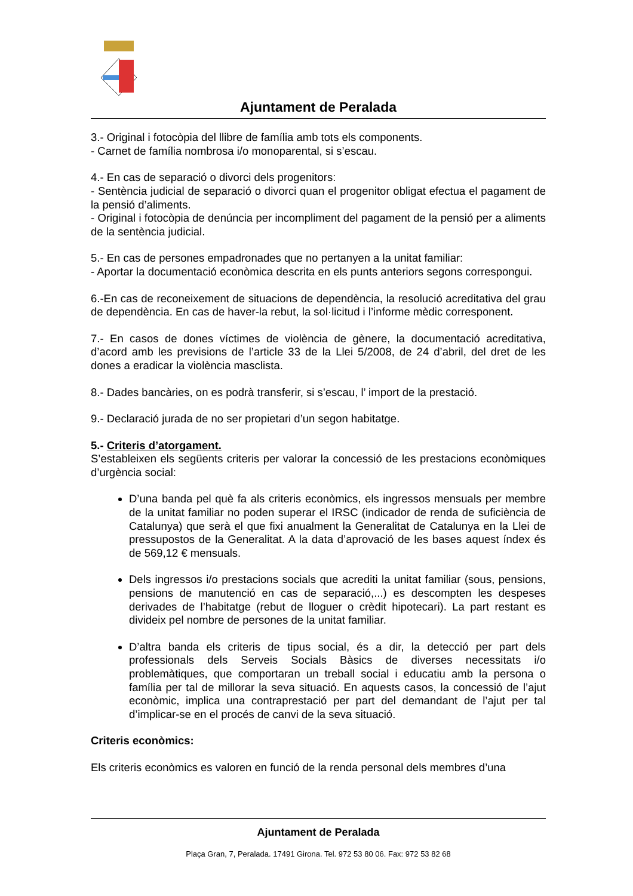Ajuntament de Peralada
3.- Original i fotocòpia del llibre de família amb tots els components.
- Carnet de família nombrosa i/o monoparental, si s’escau.
4.- En cas de separació o divorci dels progenitors:
- Sentència judicial de separació o divorci quan el progenitor obligat efectua el pagament de la pensió d’aliments.
- Original i fotocòpia de denúncia per incompliment del pagament de la pensió per a aliments de la sentència judicial.
5.- En cas de persones empadronades que no pertanyen a la unitat familiar:
- Aportar la documentació econòmica descrita en els punts anteriors segons correspongui.
6.-En cas de reconeixement de situacions de dependència, la resolució acreditativa del grau de dependència. En cas de haver-la rebut, la sol·licitud i l’informe mèdic corresponent.
7.- En casos de dones víctimes de violència de gènere, la documentació acreditativa, d’acord amb les previsions de l’article 33 de la Llei 5/2008, de 24 d’abril, del dret de les dones a eradicar la violència masclista.
8.- Dades bancàries, on es podrà transferir, si s’escau, l’ import de la prestació.
9.- Declaració jurada de no ser propietari d’un segon habitatge.
5.- Criteris d’atorgament.
S’estableixen els següents criteris per valorar la concessió de les prestacions econòmiques d’urgència social:
D’una banda pel què fa als criteris econòmics, els ingressos mensuals per membre de la unitat familiar no poden superar el IRSC (indicador de renda de suficiència de Catalunya) que serà el que fixi anualment la Generalitat de Catalunya en la Llei de pressupostos de la Generalitat. A la data d’aprovació de les bases aquest índex és de 569,12 € mensuals.
Dels ingressos i/o prestacions socials que acrediti la unitat familiar (sous, pensions, pensions de manutenció en cas de separació,...) es descompten les despeses derivades de l’habitatge (rebut de lloguer o crèdit hipotecari). La part restant es divideix pel nombre de persones de la unitat familiar.
D’altra banda els criteris de tipus social, és a dir, la detecció per part dels professionals dels Serveis Socials Bàsics de diverses necessitats i/o problemàtiques, que comportaran un treball social i educatiu amb la persona o família per tal de millorar la seva situació. En aquests casos, la concessió de l’ajut econòmic, implica una contraprestació per part del demandant de l’ajut per tal d’implicar-se en el procés de canvi de la seva situació.
Criteris econòmics:
Els criteris econòmics es valoren en funció de la renda personal dels membres d’una
Ajuntament de Peralada
Plaça Gran, 7, Peralada. 17491 Girona. Tel. 972 53 80 06. Fax: 972 53 82 68